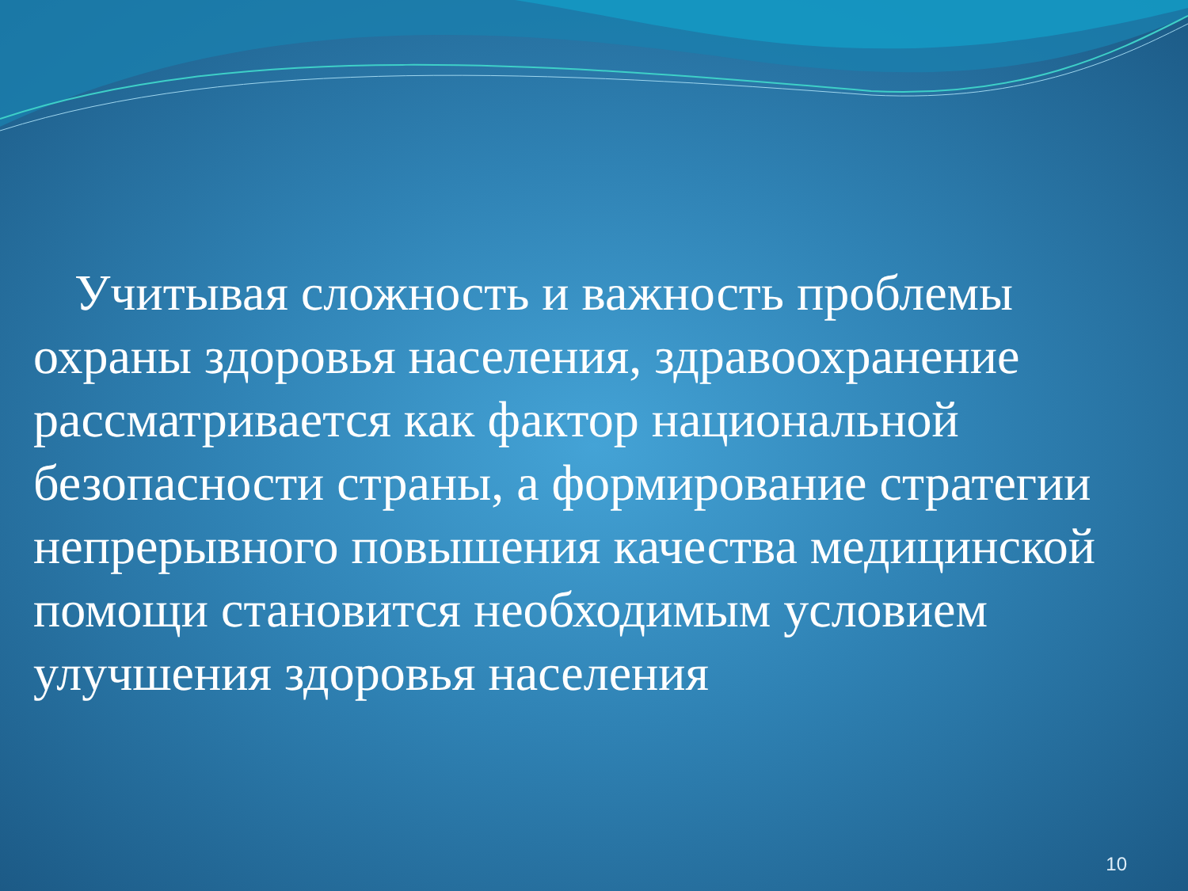Учитывая сложность и важность проблемы охраны здоровья населения, здравоохранение рассматривается как фактор национальной безопасности страны, а формирование стратегии непрерывного повышения качества медицинской помощи становится необходимым условием улучшения здоровья населения
10